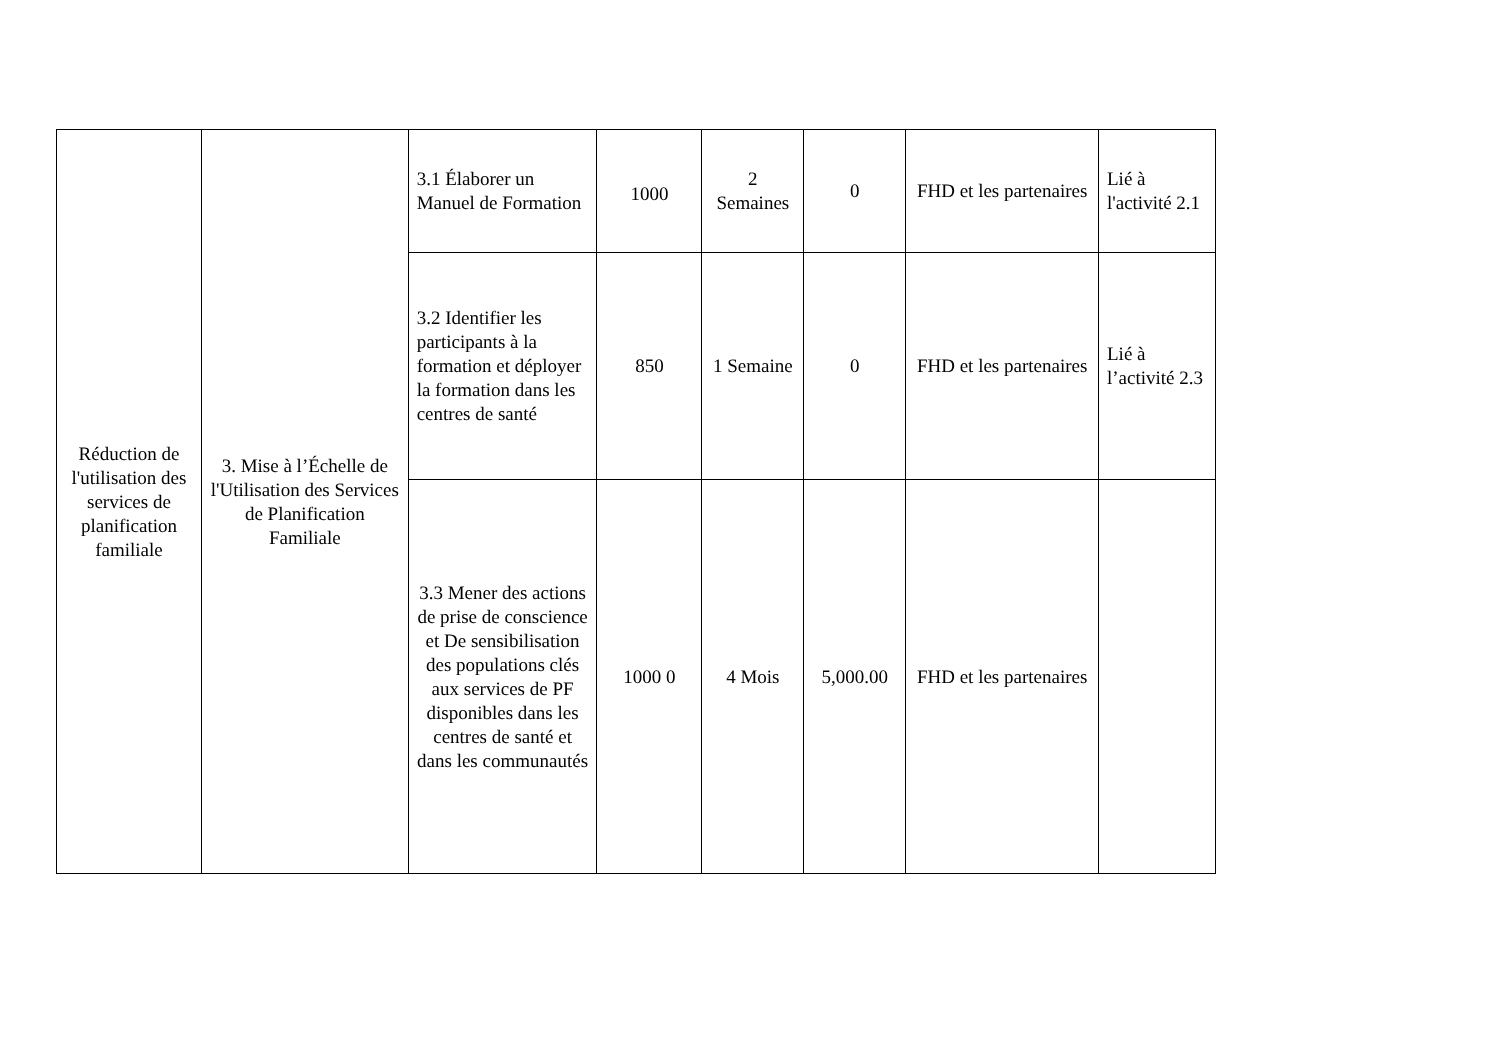| Réduction de l'utilisation des services de planification familiale | 3. Mise à l’Échelle de l'Utilisation des Services de Planification Familiale | 3.1 Élaborer un Manuel de Formation | 1000 | 2 Semaines | 0 | FHD et les partenaires | Lié à l'activité 2.1 |
| | | 3.2 Identifier les participants à la formation et déployer la formation dans les centres de santé | 850 | 1 Semaine | 0 | FHD et les partenaires | Lié à l’activité 2.3 |
| | | 3.3 Mener des actions de prise de conscience et De sensibilisation des populations clés aux services de PF disponibles dans les centres de santé et dans les communautés | 1000 0 | 4 Mois | 5,000.00 | FHD et les partenaires | |